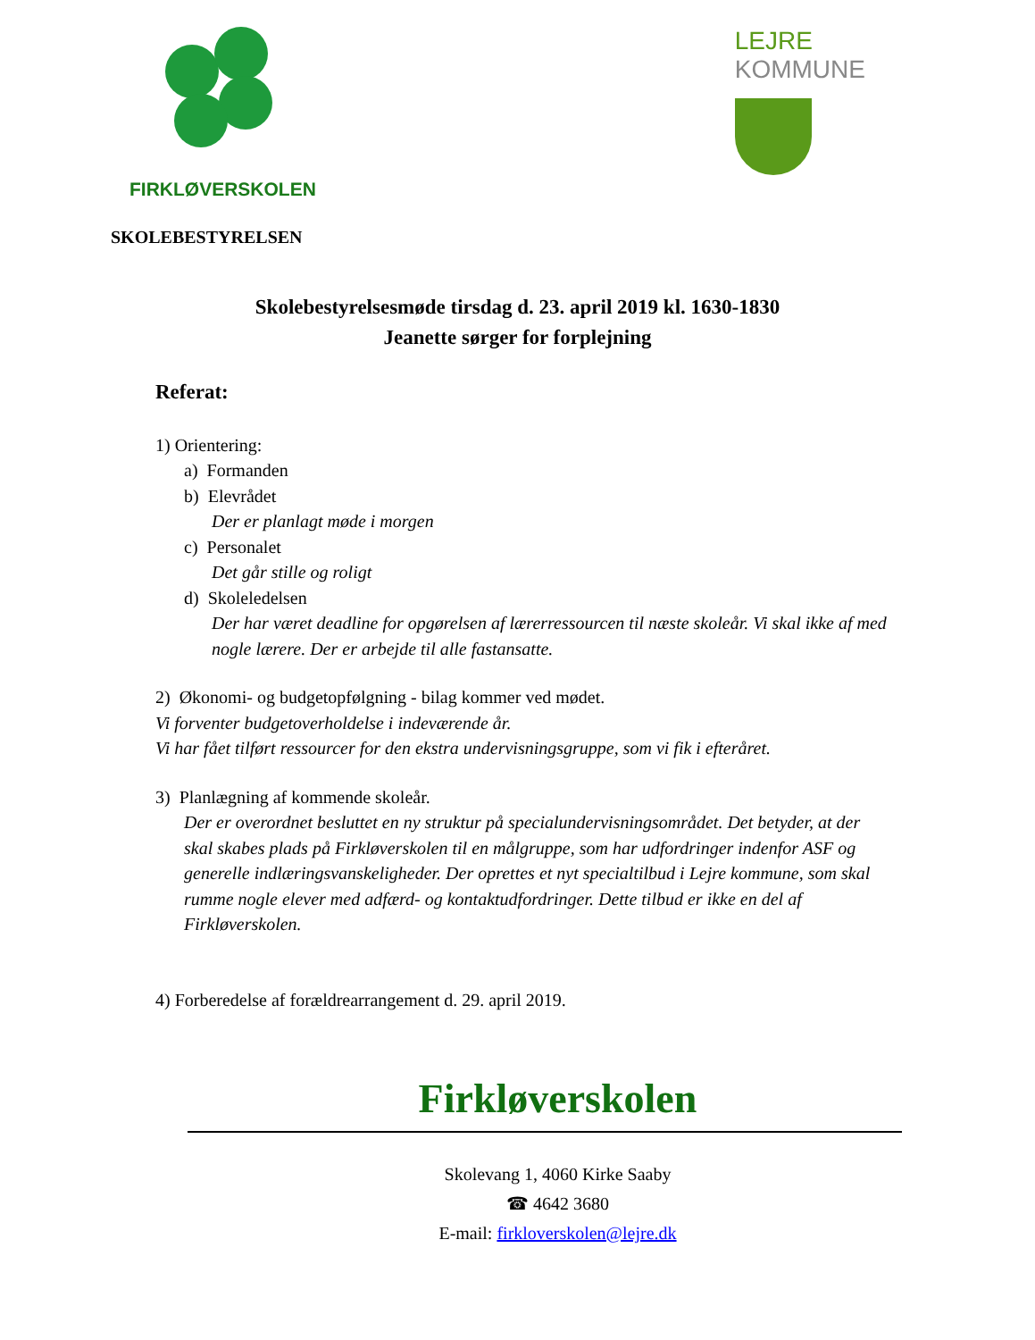FIRKLØVERSKOLEN
LEJRE
KOMMUNE
SKOLEBESTYRELSEN
Skolebestyrelsesmøde tirsdag d. 23. april 2019 kl. 1630-1830
Jeanette sørger for forplejning
Referat:
1) Orientering:
a) Formanden
b) Elevrådet
Der er planlagt møde i morgen
c) Personalet
Det går stille og roligt
d) Skoleledelsen
Der har været deadline for opgørelsen af lærerressourcen til næste skoleår. Vi skal ikke af med nogle lærere. Der er arbejde til alle fastansatte.
2) Økonomi- og budgetopfølgning - bilag kommer ved mødet.
Vi forventer budgetoverholdelse i indeværende år.
Vi har fået tilført ressourcer for den ekstra undervisningsgruppe, som vi fik i efteråret.
3) Planlægning af kommende skoleår.
Der er overordnet besluttet en ny struktur på specialundervisningsområdet. Det betyder, at der skal skabes plads på Firkløverskolen til en målgruppe, som har udfordringer indenfor ASF og generelle indlæringsvanskeligheder. Der oprettes et nyt specialtilbud i Lejre kommune, som skal rumme nogle elever med adfærd- og kontaktudfordringer. Dette tilbud er ikke en del af Firkløverskolen.
4) Forberedelse af forældrearrangement d. 29. april 2019.
Firkløverskolen
Skolevang 1, 4060 Kirke Saaby
☎ 4642 3680
E-mail: firkloverskolen@lejre.dk